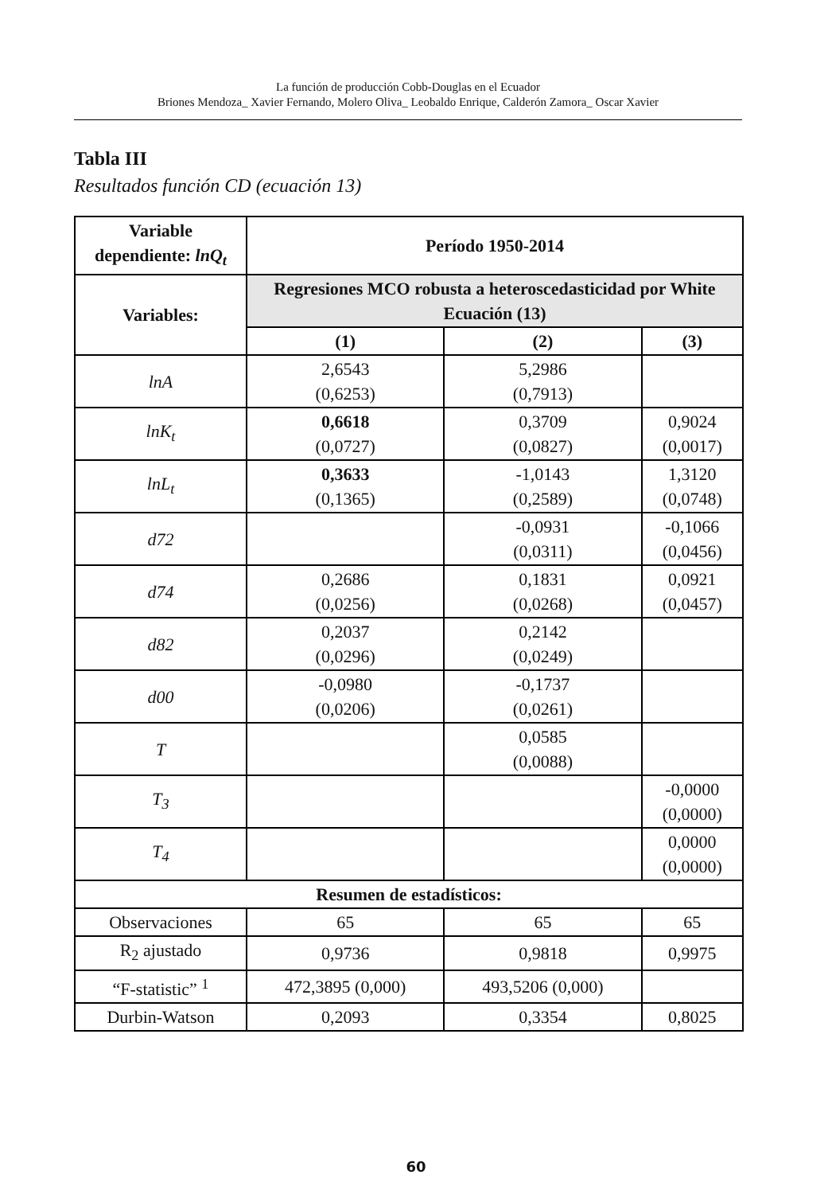La función de producción Cobb-Douglas en el Ecuador
Briones Mendoza_ Xavier Fernando, Molero Oliva_ Leobaldo Enrique, Calderón Zamora_ Oscar Xavier
Tabla III
Resultados función CD (ecuación 13)
| Variable dependiente: lnQ<sub>t</sub> | Período 1950-2014 | | |
| --- | --- | --- | --- |
| Variables: | Regresiones MCO robusta a heteroscedasticidad por White Ecuación (13) | | |
| | (1) | (2) | (3) |
| lnA | 2,6543 (0,6253) | 5,2986 (0,7913) | |
| lnK<sub>t</sub> | 0,6618 (0,0727) | 0,3709 (0,0827) | 0,9024 (0,0017) |
| lnL<sub>t</sub> | 0,3633 (0,1365) | -1,0143 (0,2589) | 1,3120 (0,0748) |
| d72 | | -0,0931 (0,0311) | -0,1066 (0,0456) |
| d74 | 0,2686 (0,0256) | 0,1831 (0,0268) | 0,0921 (0,0457) |
| d82 | 0,2037 (0,0296) | 0,2142 (0,0249) | |
| d00 | -0,0980 (0,0206) | -0,1737 (0,0261) | |
| T | | 0,0585 (0,0088) | |
| T<sub>3</sub> | | | -0,0000 (0,0000) |
| T<sub>4</sub> | | | 0,0000 (0,0000) |
| Resumen de estadísticos: | | | |
| Observaciones | 65 | 65 | 65 |
| R<sub>2</sub> ajustado | 0,9736 | 0,9818 | 0,9975 |
| “F-statistic” <sup>1</sup> | 472,3895 (0,000) | 493,5206 (0,000) | |
| Durbin-Watson | 0,2093 | 0,3354 | 0,8025 |
60